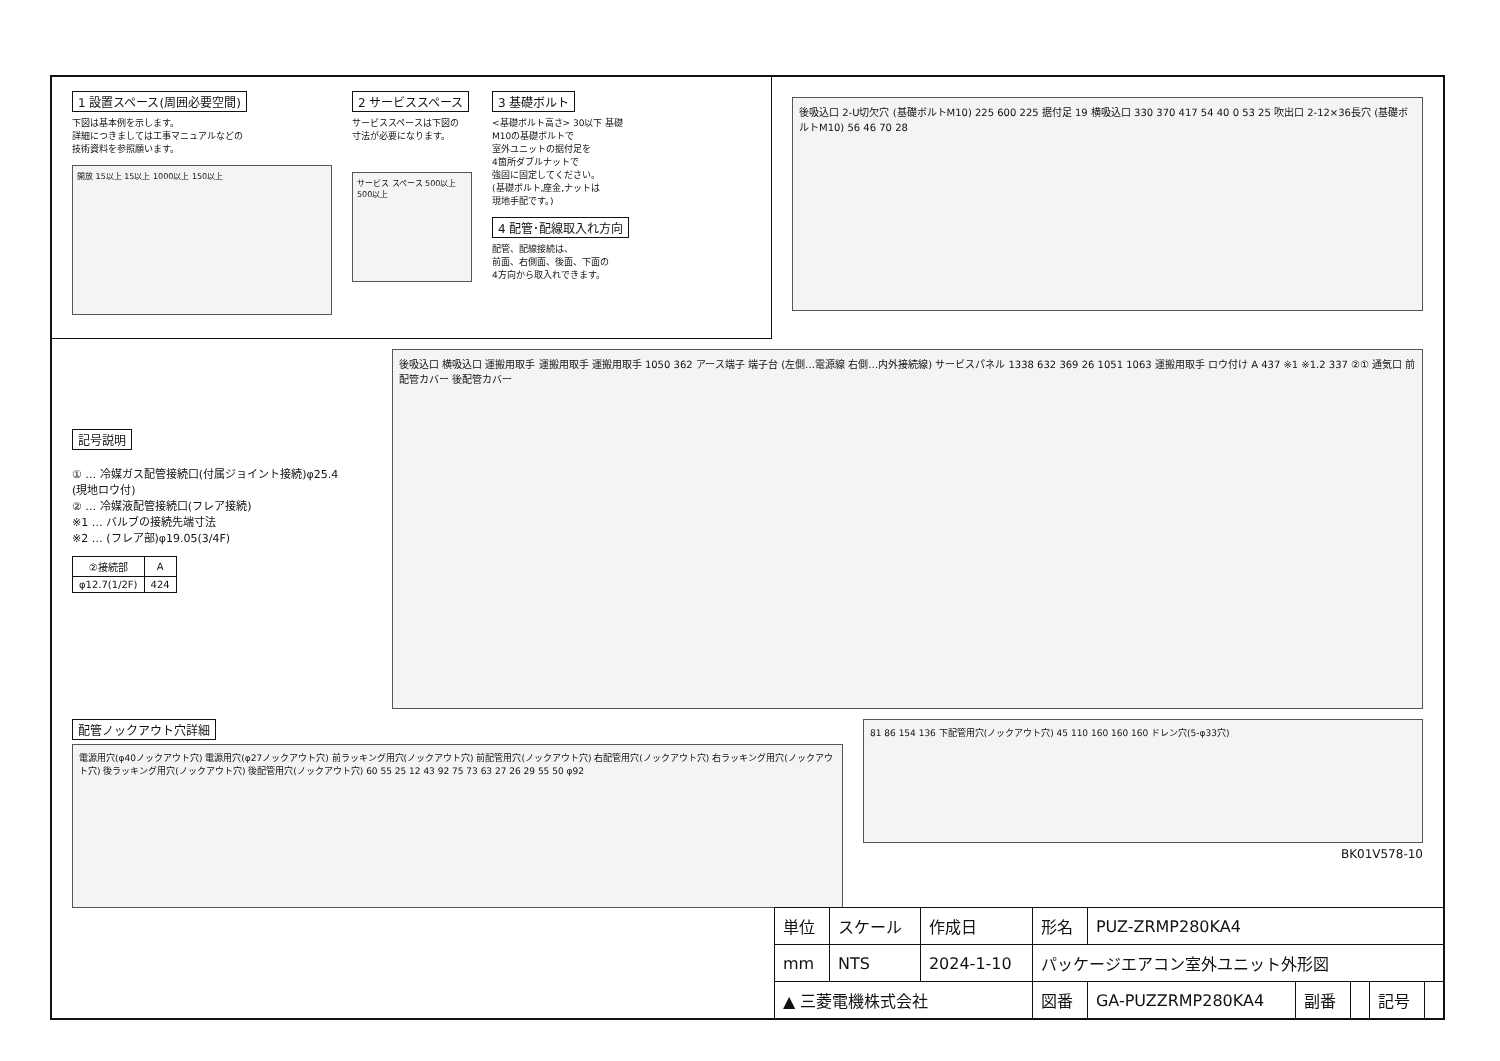1 設置スペース(周囲必要空間)
下図は基本例を示します。
詳細につきましては工事マニュアルなどの
技術資料を参照願います。
開放 15以上 15以上 1000以上 150以上
2 サービススペース
サービススペースは下図の
寸法が必要になります。
サービス スペース 500以上 500以上
3 基礎ボルト
<基礎ボルト高さ> 30以下 基礎
M10の基礎ボルトで
室外ユニットの据付足を
4箇所ダブルナットで
強固に固定してください。
(基礎ボルト,座金,ナットは
現地手配です。)
4 配管･配線取入れ方向
配管、配線接続は、
前面、右側面、後面、下面の
4方向から取入れできます。
後吸込口 2-U切欠穴 (基礎ボルトM10) 225 600 225 据付足 19 横吸込口 330 370 417 54 40 0 53 25 吹出口 2-12×36長穴 (基礎ボルトM10) 56 46 70 28
記号説明
① … 冷媒ガス配管接続口(付属ジョイント接続)φ25.4
(現地ロウ付)
② … 冷媒液配管接続口(フレア接続)
※1 … バルブの接続先端寸法
※2 … (フレア部)φ19.05(3/4F)
| ②接続部 | A |
| --- | --- |
| φ12.7(1/2F) | 424 |
後吸込口 横吸込口 運搬用取手 運搬用取手 運搬用取手 1050 362 アース端子 端子台 (左側…電源線 右側…内外接続線) サービスパネル 1338 632 369 26 1051 1063 運搬用取手 ロウ付け A 437 ※1 ※1.2 337 ②① 通気口 前配管カバー 後配管カバー
配管ノックアウト穴詳細
電源用穴(φ40ノックアウト穴) 電源用穴(φ27ノックアウト穴) 前ラッキング用穴(ノックアウト穴) 前配管用穴(ノックアウト穴) 右配管用穴(ノックアウト穴) 右ラッキング用穴(ノックアウト穴) 後ラッキング用穴(ノックアウト穴) 後配管用穴(ノックアウト穴) 60 55 25 12 43 92 75 73 63 27 26 29 55 50 φ92
81 86 154 136 下配管用穴(ノックアウト穴) 45 110 160 160 160 ドレン穴(5-φ33穴)
BK01V578-10
| 単位 | スケール | 作成日 | 形名 | PUZ-ZRMP280KA4 | | | | |
| mm | NTS | 2024-1-10 | パッケージエアコン室外ユニット外形図 | | | | | |
| ▲ 三菱電機株式会社 | | | 図番 | GA-PUZZRMP280KA4 | 副番 | | 記号 | |